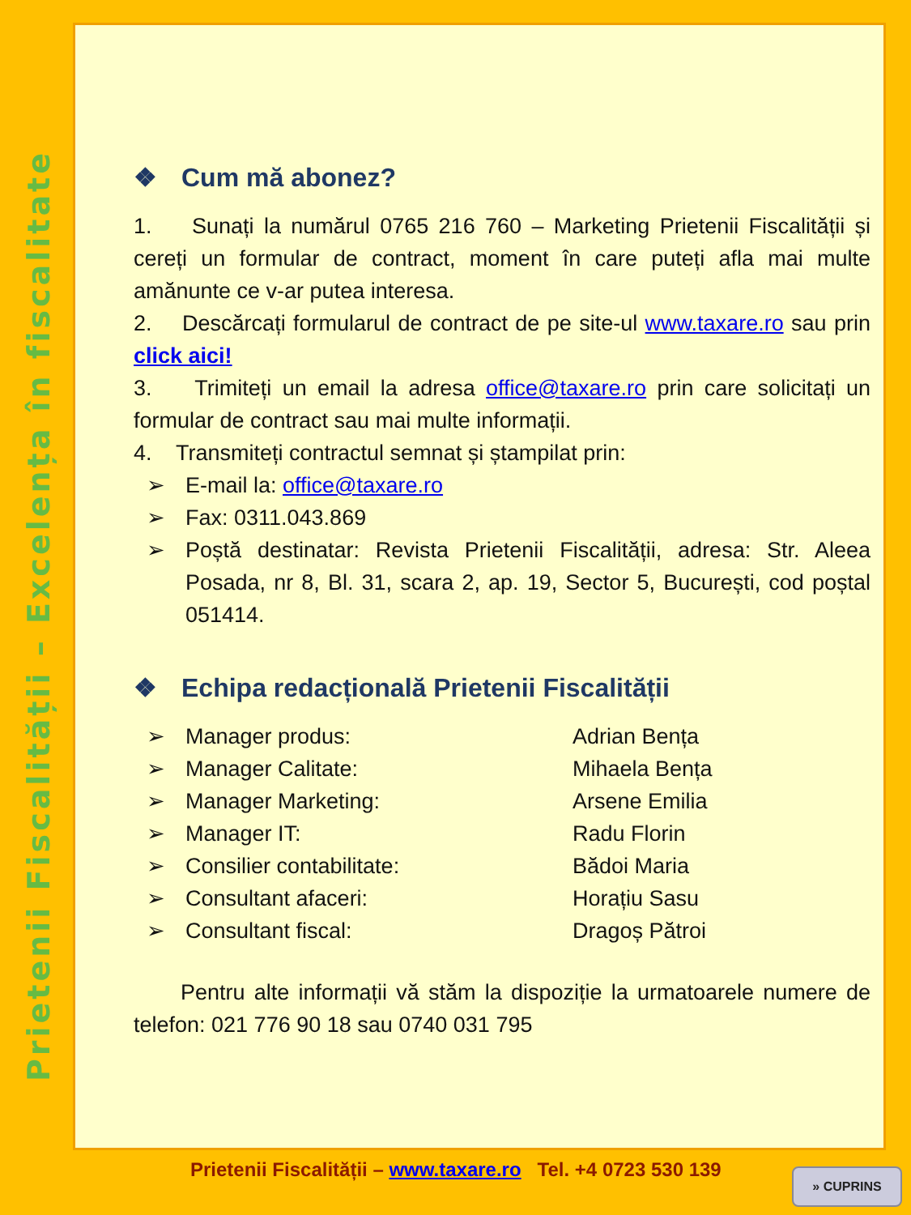Prietenii Fiscalității – Excelența în fiscalitate
❖ Cum mă abonez?
1. Sunați la numărul 0765 216 760 – Marketing Prietenii Fiscalității și cereți un formular de contract, moment în care puteți afla mai multe amănunte ce v-ar putea interesa.
2. Descărcați formularul de contract de pe site-ul www.taxare.ro sau prin click aici!
3. Trimiteți un email la adresa office@taxare.ro prin care solicitați un formular de contract sau mai multe informații.
4. Transmiteți contractul semnat și ștampilat prin:
➢ E-mail la: office@taxare.ro
➢ Fax: 0311.043.869
➢ Poștă destinatar: Revista Prietenii Fiscalității, adresa: Str. Aleea Posada, nr 8, Bl. 31, scara 2, ap. 19, Sector 5, București, cod poștal 051414.
❖ Echipa redacțională Prietenii Fiscalității
➢ Manager produs: Adrian Bența
➢ Manager Calitate: Mihaela Bența
➢ Manager Marketing: Arsene Emilia
➢ Manager IT: Radu Florin
➢ Consilier contabilitate: Bădoi Maria
➢ Consultant afaceri: Horațiu Sasu
➢ Consultant fiscal: Dragoș Pătroi
Pentru alte informații vă stăm la dispoziție la urmatoarele numere de telefon: 021 776 90 18 sau 0740 031 795
Prietenii Fiscalității – www.taxare.ro Tel. +4 0723 530 139
» CUPRINS